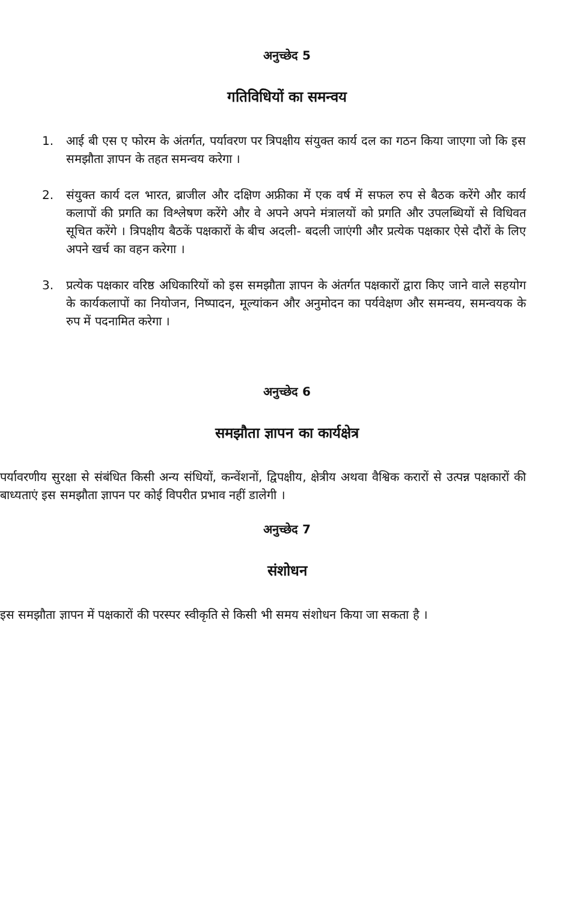अनुच्छेद 5
गतिविधियों का समन्वय
1. आई बी एस ए फोरम के अंतर्गत, पर्यावरण पर त्रिपक्षीय संयुक्त कार्य दल का गठन किया जाएगा जो कि इस समझौता ज्ञापन के तहत समन्वय करेगा ।
2. संयुक्त कार्य दल भारत, ब्राजील और दक्षिण अफ्रीका में एक वर्ष में सफल रुप से बैठक करेंगे और कार्य कलापों की प्रगति का विश्लेषण करेंगे और वे अपने अपने मंत्रालयों को प्रगति और उपलब्धियों से विधिवत सूचित करेंगे । त्रिपक्षीय बैठकें पक्षकारों के बीच अदली- बदली जाएंगी और प्रत्येक पक्षकार ऐसे दौरों के लिए अपने खर्च का वहन करेगा ।
3. प्रत्येक पक्षकार वरिष्ठ अधिकारियों को इस समझौता ज्ञापन के अंतर्गत पक्षकारों द्वारा किए जाने वाले सहयोग के कार्यकलापों का नियोजन, निष्पादन, मूल्यांकन और अनुमोदन का पर्यवेक्षण और समन्वय, समन्वयक के रुप में पदनामित करेगा ।
अनुच्छेद 6
समझौता ज्ञापन का कार्यक्षेत्र
पर्यावरणीय सुरक्षा से संबंधित किसी अन्य संधियों, कन्वेंशनों, द्विपक्षीय, क्षेत्रीय अथवा वैश्विक करारों से उत्पन्न पक्षकारों की बाध्यताएं इस समझौता ज्ञापन पर कोई विपरीत प्रभाव नहीं डालेगी ।
अनुच्छेद 7
संशोधन
इस समझौता ज्ञापन में पक्षकारों की परस्पर स्वीकृति से किसी भी समय संशोधन किया जा सकता है ।